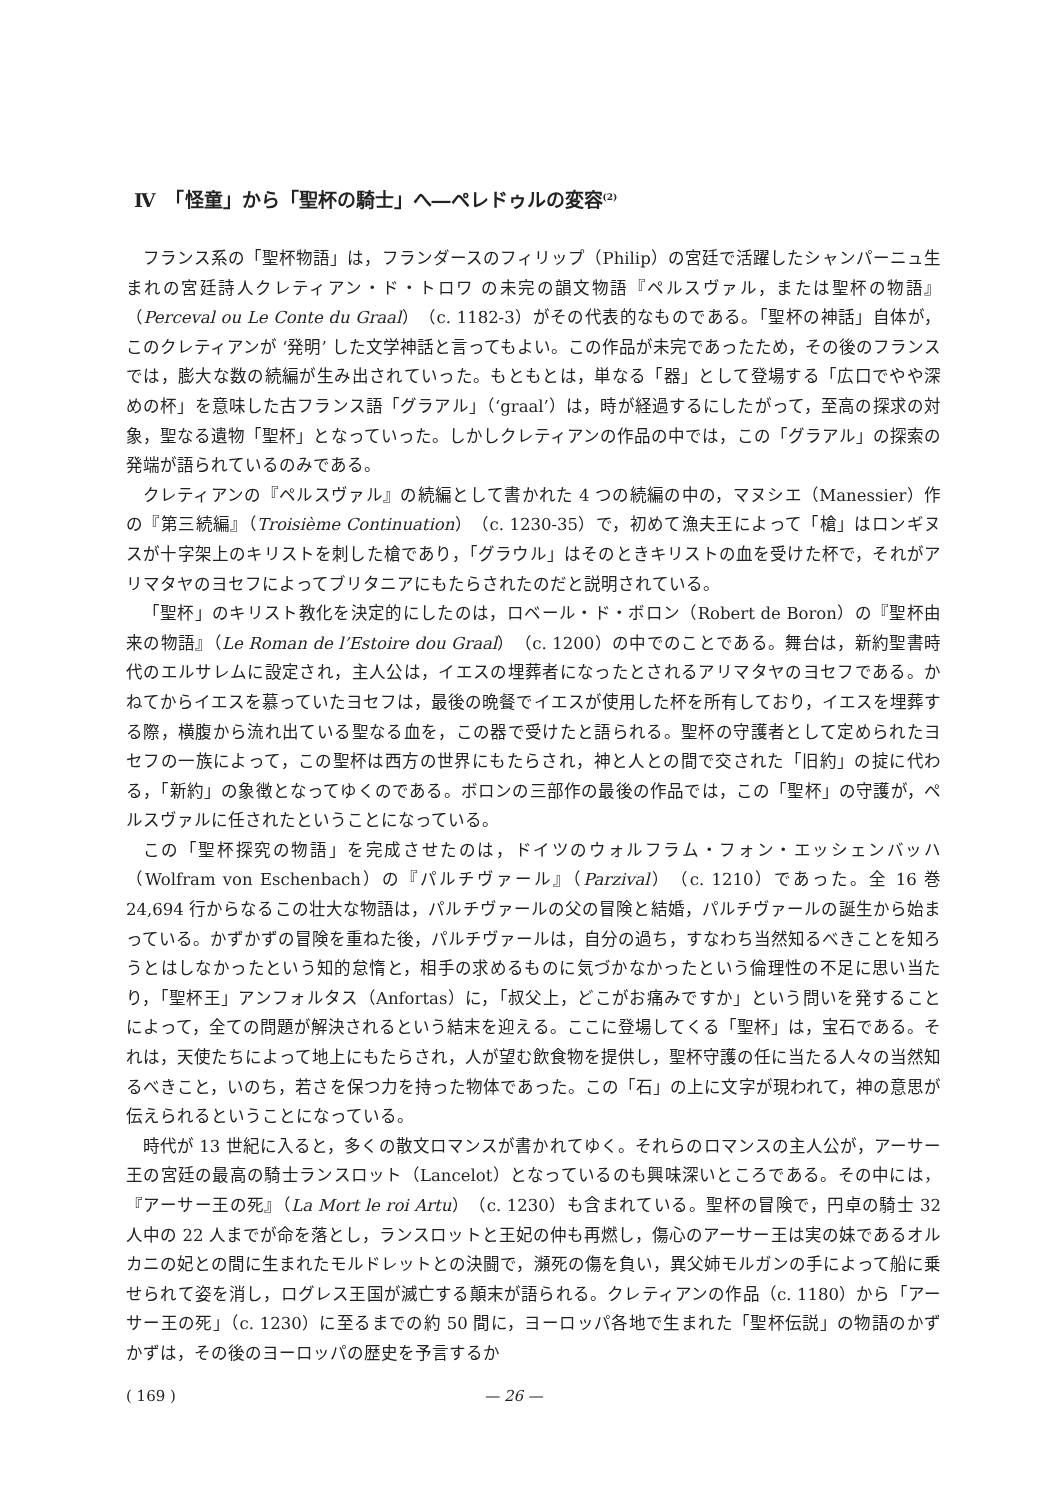Ⅳ　「怪童」から「聖杯の騎士」へ―ペレドゥルの変容<sup>(2)</sup>
フランス系の「聖杯物語」は，フランダースのフィリップ（Philip）の宮廷で活躍したシャンパーニュ生まれの宮廷詩人クレティアン・ド・トロワ の未完の韻文物語『ペルスヴァル，または聖杯の物語』（Perceval ou Le Conte du Graal）（c. 1182-3）がその代表的なものである。「聖杯の神話」自体が，このクレティアンが ‘発明’ した文学神話と言ってもよい。この作品が未完であったため，その後のフランスでは，膨大な数の続編が生み出されていった。もともとは，単なる「器」として登場する「広口でやや深めの杯」を意味した古フランス語「グラアル」（‘graal’）は，時が経過するにしたがって，至高の探求の対象，聖なる遺物「聖杯」となっていった。しかしクレティアンの作品の中では，この「グラアル」の探索の発端が語られているのみである。
クレティアンの『ペルスヴァル』の続編として書かれた 4 つの続編の中の，マヌシエ（Manessier）作の『第三続編』（Troisième Continuation）（c. 1230-35）で，初めて漁夫王によって「槍」はロンギヌスが十字架上のキリストを刺した槍であり，「グラウル」はそのときキリストの血を受けた杯で，それがアリマタヤのヨセフによってブリタニアにもたらされたのだと説明されている。
「聖杯」のキリスト教化を決定的にしたのは，ロベール・ド・ボロン（Robert de Boron）の『聖杯由来の物語』（Le Roman de l’Estoire dou Graal）（c. 1200）の中でのことである。舞台は，新約聖書時代のエルサレムに設定され，主人公は，イエスの埋葬者になったとされるアリマタヤのヨセフである。かねてからイエスを慕っていたヨセフは，最後の晩餐でイエスが使用した杯を所有しており，イエスを埋葬する際，横腹から流れ出ている聖なる血を，この器で受けたと語られる。聖杯の守護者として定められたヨセフの一族によって，この聖杯は西方の世界にもたらされ，神と人との間で交された「旧約」の掟に代わる，「新約」の象徴となってゆくのである。ボロンの三部作の最後の作品では，この「聖杯」の守護が，ペルスヴァルに任されたということになっている。
この「聖杯探究の物語」を完成させたのは，ドイツのウォルフラム・フォン・エッシェンバッハ（Wolfram von Eschenbach）の『パルチヴァール』（Parzival）（c. 1210）であった。全 16 巻 24,694 行からなるこの壮大な物語は，パルチヴァールの父の冒険と結婚，パルチヴァールの誕生から始まっている。かずかずの冒険を重ねた後，パルチヴァールは，自分の過ち，すなわち当然知るべきことを知ろうとはしなかったという知的怠惰と，相手の求めるものに気づかなかったという倫理性の不足に思い当たり，「聖杯王」アンフォルタス（Anfortas）に，「叔父上，どこがお痛みですか」という問いを発することによって，全ての問題が解決されるという結末を迎える。ここに登場してくる「聖杯」は，宝石である。それは，天使たちによって地上にもたらされ，人が望む飲食物を提供し，聖杯守護の任に当たる人々の当然知るべきこと，いのち，若さを保つ力を持った物体であった。この「石」の上に文字が現われて，神の意思が伝えられるということになっている。
時代が 13 世紀に入ると，多くの散文ロマンスが書かれてゆく。それらのロマンスの主人公が，アーサー王の宮廷の最高の騎士ランスロット（Lancelot）となっているのも興味深いところである。その中には，『アーサー王の死』（La Mort le roi Artu）（c. 1230）も含まれている。聖杯の冒険で，円卓の騎士 32 人中の 22 人までが命を落とし，ランスロットと王妃の仲も再燃し，傷心のアーサー王は実の妹であるオルカニの妃との間に生まれたモルドレットとの決闘で，瀕死の傷を負い，異父姉モルガンの手によって船に乗せられて姿を消し，ログレス王国が滅亡する顛末が語られる。クレティアンの作品（c. 1180）から「アーサー王の死」（c. 1230）に至るまでの約 50 間に，ヨーロッパ各地で生まれた「聖杯伝説」の物語のかずかずは，その後のヨーロッパの歴史を予言するか
( 169 ) — 26 —